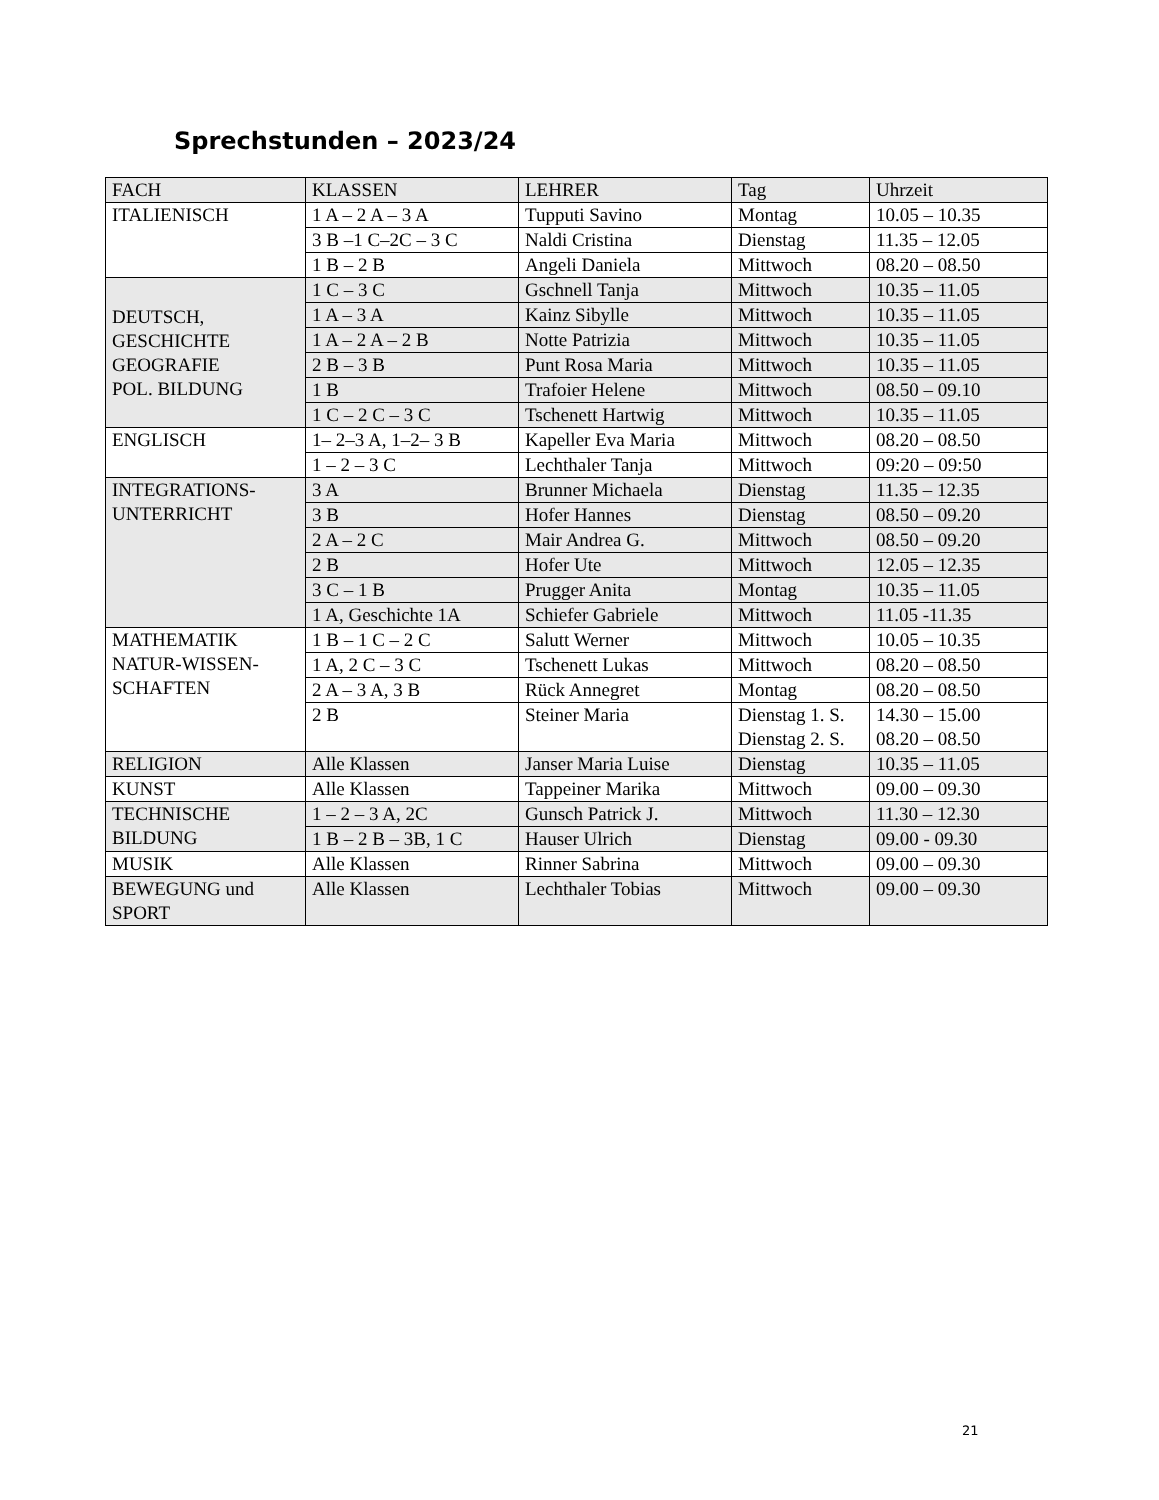Sprechstunden – 2023/24
| FACH | KLASSEN | LEHRER | Tag | Uhrzeit |
| ITALIENISCH | 1 A – 2 A – 3 A | Tupputi Savino | Montag | 10.05 – 10.35 |
| | 3 B –1 C–2C – 3 C | Naldi Cristina | Dienstag | 11.35 – 12.05 |
| | 1 B – 2 B | Angeli Daniela | Mittwoch | 08.20 – 08.50 |
| DEUTSCH, GESCHICHTE GEOGRAFIE POL. BILDUNG | 1 C – 3 C | Gschnell Tanja | Mittwoch | 10.35 – 11.05 |
| | 1 A – 3 A | Kainz Sibylle | Mittwoch | 10.35 – 11.05 |
| | 1 A – 2 A – 2 B | Notte Patrizia | Mittwoch | 10.35 – 11.05 |
| | 2 B – 3 B | Punt Rosa Maria | Mittwoch | 10.35 – 11.05 |
| | 1 B | Trafoier Helene | Mittwoch | 08.50 – 09.10 |
| | 1 C – 2 C – 3 C | Tschenett Hartwig | Mittwoch | 10.35 – 11.05 |
| ENGLISCH | 1– 2–3 A, 1–2– 3 B | Kapeller Eva Maria | Mittwoch | 08.20 – 08.50 |
| | 1 – 2 – 3 C | Lechthaler Tanja | Mittwoch | 09:20 – 09:50 |
| INTEGRATIONS- UNTERRICHT | 3 A | Brunner Michaela | Dienstag | 11.35 – 12.35 |
| | 3 B | Hofer Hannes | Dienstag | 08.50 – 09.20 |
| | 2 A – 2 C | Mair Andrea G. | Mittwoch | 08.50 – 09.20 |
| | 2 B | Hofer Ute | Mittwoch | 12.05 – 12.35 |
| | 3 C – 1 B | Prugger Anita | Montag | 10.35 – 11.05 |
| | 1 A, Geschichte 1A | Schiefer Gabriele | Mittwoch | 11.05 -11.35 |
| MATHEMATIK NATUR-WISSEN- SCHAFTEN | 1 B – 1 C – 2 C | Salutt Werner | Mittwoch | 10.05 – 10.35 |
| | 1 A, 2 C – 3 C | Tschenett Lukas | Mittwoch | 08.20 – 08.50 |
| | 2 A – 3 A, 3 B | Rück Annegret | Montag | 08.20 – 08.50 |
| | 2 B | Steiner Maria | Dienstag 1. S. Dienstag 2. S. | 14.30 – 15.00 08.20 – 08.50 |
| RELIGION | Alle Klassen | Janser Maria Luise | Dienstag | 10.35 – 11.05 |
| KUNST | Alle Klassen | Tappeiner Marika | Mittwoch | 09.00 – 09.30 |
| TECHNISCHE BILDUNG | 1 – 2 – 3 A, 2C | Gunsch Patrick J. | Mittwoch | 11.30 – 12.30 |
| | 1 B – 2 B – 3B, 1 C | Hauser Ulrich | Dienstag | 09.00 - 09.30 |
| MUSIK | Alle Klassen | Rinner Sabrina | Mittwoch | 09.00 – 09.30 |
| BEWEGUNG und SPORT | Alle Klassen | Lechthaler Tobias | Mittwoch | 09.00 – 09.30 |
21